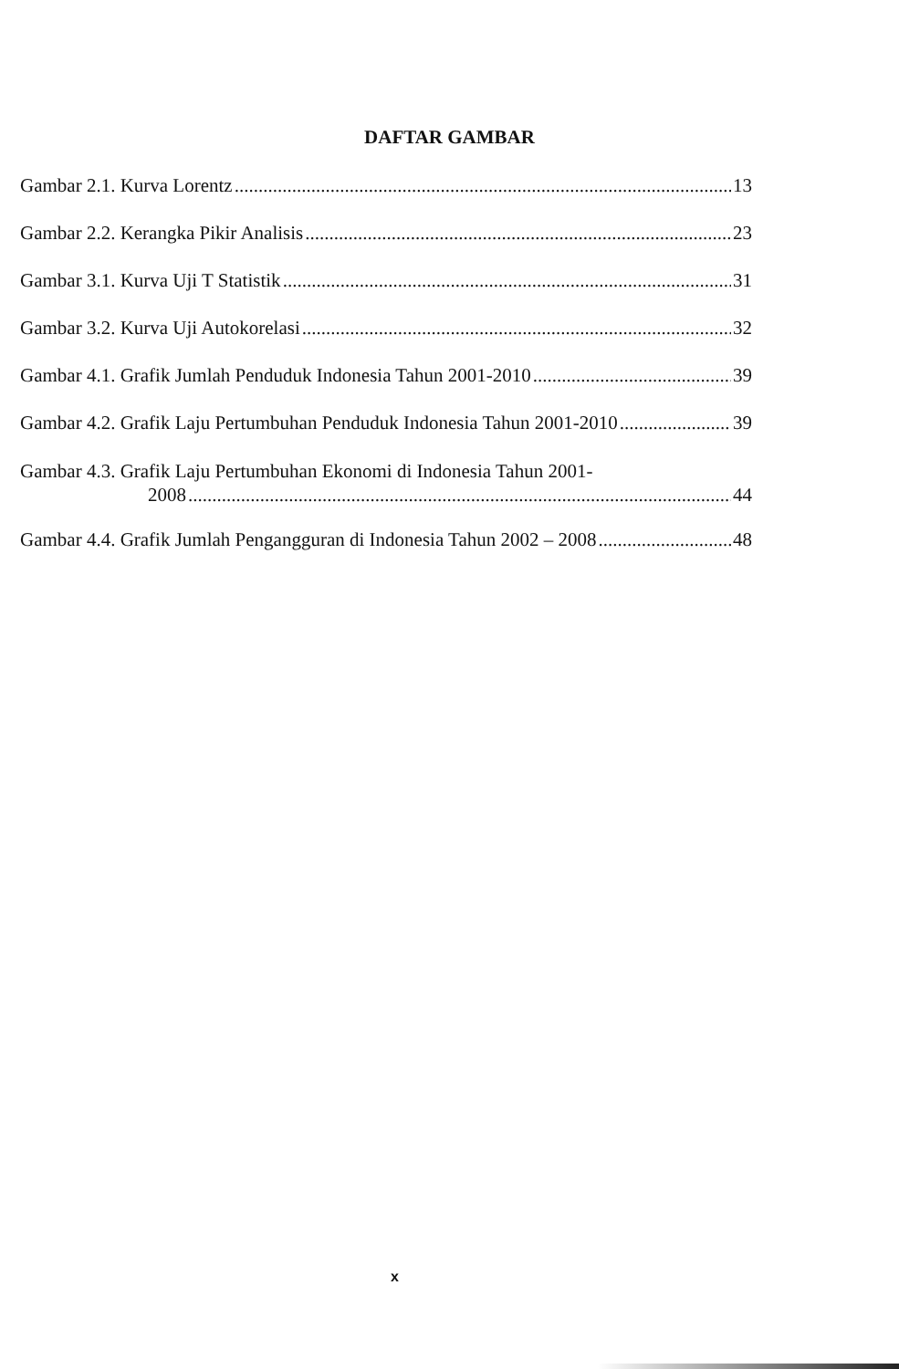DAFTAR GAMBAR
Gambar 2.1. Kurva Lorentz 13
Gambar 2.2. Kerangka Pikir Analisis 23
Gambar 3.1. Kurva Uji T Statistik 31
Gambar 3.2. Kurva Uji Autokorelasi 32
Gambar 4.1. Grafik Jumlah Penduduk Indonesia Tahun 2001-2010 39
Gambar 4.2. Grafik Laju Pertumbuhan Penduduk Indonesia Tahun 2001-2010 39
Gambar 4.3. Grafik Laju Pertumbuhan Ekonomi di Indonesia Tahun 2001-
2008 44
Gambar 4.4. Grafik Jumlah Pengangguran di Indonesia Tahun 2002 – 2008 48
x